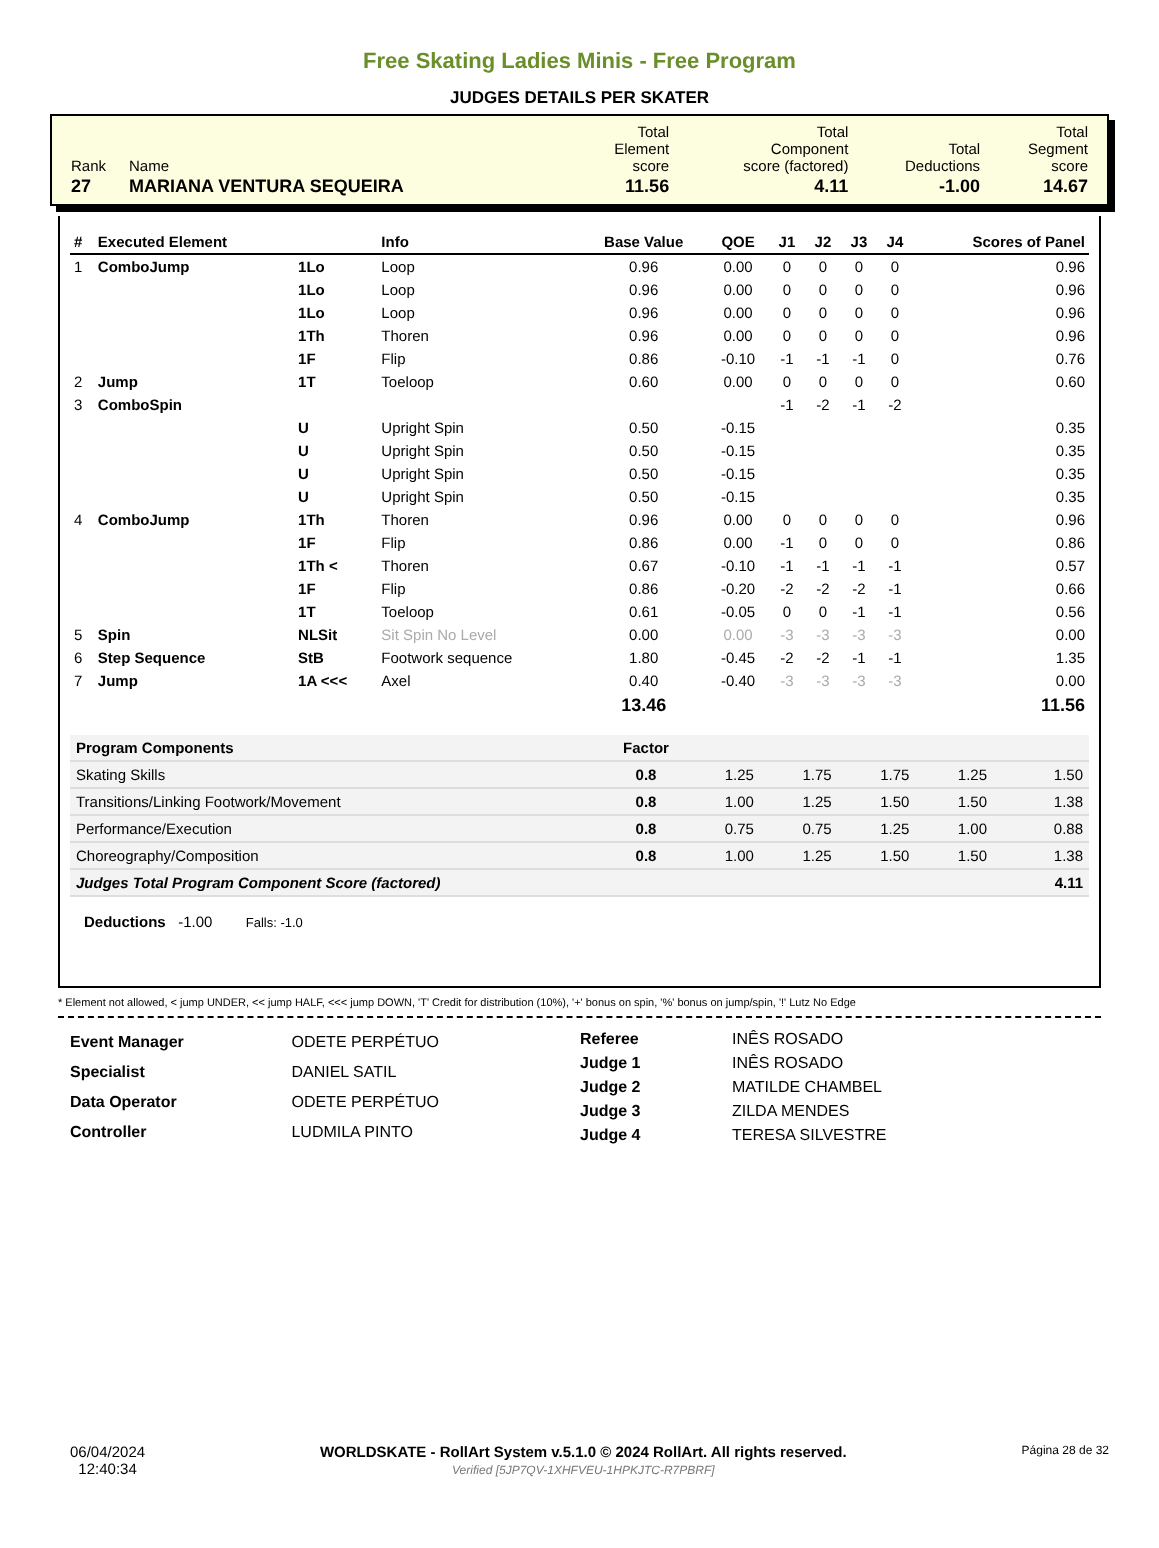Free Skating Ladies Minis - Free Program
JUDGES DETAILS PER SKATER
| Rank | Name | Total Element score | Total Component score (factored) | Total Deductions | Total Segment score |
| 27 | MARIANA VENTURA SEQUEIRA | 11.56 | 4.11 | -1.00 | 14.67 |
| # | Executed Element | | Info | Base Value | QOE | J1 | J2 | J3 | J4 | Scores of Panel |
| --- | --- | --- | --- | --- | --- | --- | --- | --- | --- | --- |
| 1 | ComboJump | 1Lo | Loop | 0.96 | 0.00 | 0 | 0 | 0 | 0 | 0.96 |
| | | 1Lo | Loop | 0.96 | 0.00 | 0 | 0 | 0 | 0 | 0.96 |
| | | 1Lo | Loop | 0.96 | 0.00 | 0 | 0 | 0 | 0 | 0.96 |
| | | 1Th | Thoren | 0.96 | 0.00 | 0 | 0 | 0 | 0 | 0.96 |
| | | 1F | Flip | 0.86 | -0.10 | -1 | -1 | -1 | 0 | 0.76 |
| 2 | Jump | 1T | Toeloop | 0.60 | 0.00 | 0 | 0 | 0 | 0 | 0.60 |
| 3 | ComboSpin | | | | | -1 | -2 | -1 | -2 | |
| | | U | Upright Spin | 0.50 | -0.15 | | | | | 0.35 |
| | | U | Upright Spin | 0.50 | -0.15 | | | | | 0.35 |
| | | U | Upright Spin | 0.50 | -0.15 | | | | | 0.35 |
| | | U | Upright Spin | 0.50 | -0.15 | | | | | 0.35 |
| 4 | ComboJump | 1Th | Thoren | 0.96 | 0.00 | 0 | 0 | 0 | 0 | 0.96 |
| | | 1F | Flip | 0.86 | 0.00 | -1 | 0 | 0 | 0 | 0.86 |
| | | 1Th < | Thoren | 0.67 | -0.10 | -1 | -1 | -1 | -1 | 0.57 |
| | | 1F | Flip | 0.86 | -0.20 | -2 | -2 | -2 | -1 | 0.66 |
| | | 1T | Toeloop | 0.61 | -0.05 | 0 | 0 | -1 | -1 | 0.56 |
| 5 | Spin | NLSit | Sit Spin No Level | 0.00 | 0.00 | -3 | -3 | -3 | -3 | 0.00 |
| 6 | Step Sequence | StB | Footwork sequence | 1.80 | -0.45 | -2 | -2 | -1 | -1 | 1.35 |
| 7 | Jump | 1A <<< | Axel | 0.40 | -0.40 | -3 | -3 | -3 | -3 | 0.00 |
| | | | | 13.46 | | | | | | 11.56 |
| Program Components | Factor | | | | | |
| --- | --- | --- | --- | --- | --- | --- |
| Skating Skills | 0.8 | 1.25 | 1.75 | 1.75 | 1.25 | 1.50 |
| Transitions/Linking Footwork/Movement | 0.8 | 1.00 | 1.25 | 1.50 | 1.50 | 1.38 |
| Performance/Execution | 0.8 | 0.75 | 0.75 | 1.25 | 1.00 | 0.88 |
| Choreography/Composition | 0.8 | 1.00 | 1.25 | 1.50 | 1.50 | 1.38 |
| Judges Total Program Component Score (factored) | | | | | | 4.11 |
Deductions -1.00 Falls: -1.0
* Element not allowed, < jump UNDER, << jump HALF, <<< jump DOWN, 'T' Credit for distribution (10%), '+' bonus on spin, '%' bonus on jump/spin, '!' Lutz No Edge
| Event Manager | ODETE PERPÉTUO |
| Specialist | DANIEL SATIL |
| Data Operator | ODETE PERPÉTUO |
| Controller | LUDMILA PINTO |
| Referee | INÊS ROSADO |
| Judge 1 | INÊS ROSADO |
| Judge 2 | MATILDE CHAMBEL |
| Judge 3 | ZILDA MENDES |
| Judge 4 | TERESA SILVESTRE |
06/04/2024
12:40:34
WORLDSKATE - RollArt System v.5.1.0 © 2024 RollArt. All rights reserved.
Verified [5JP7QV-1XHFVEU-1HPKJTC-R7PBRF]
Página 28 de 32